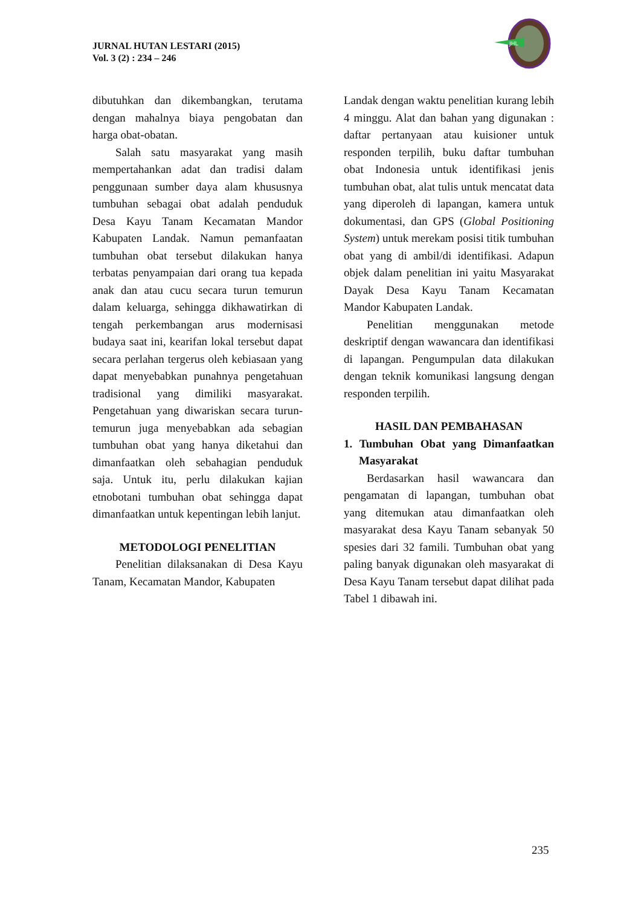JURNAL HUTAN LESTARI (2015)
Vol. 3 (2) : 234 – 246
JHL
dibutuhkan dan dikembangkan, terutama dengan mahalnya biaya pengobatan dan harga obat-obatan.
Salah satu masyarakat yang masih mempertahankan adat dan tradisi dalam penggunaan sumber daya alam khususnya tumbuhan sebagai obat adalah penduduk Desa Kayu Tanam Kecamatan Mandor Kabupaten Landak. Namun pemanfaatan tumbuhan obat tersebut dilakukan hanya terbatas penyampaian dari orang tua kepada anak dan atau cucu secara turun temurun dalam keluarga, sehingga dikhawatirkan di tengah perkembangan arus modernisasi budaya saat ini, kearifan lokal tersebut dapat secara perlahan tergerus oleh kebiasaan yang dapat menyebabkan punahnya pengetahuan tradisional yang dimiliki masyarakat. Pengetahuan yang diwariskan secara turun-temurun juga menyebabkan ada sebagian tumbuhan obat yang hanya diketahui dan dimanfaatkan oleh sebahagian penduduk saja. Untuk itu, perlu dilakukan kajian etnobotani tumbuhan obat sehingga dapat dimanfaatkan untuk kepentingan lebih lanjut.
METODOLOGI PENELITIAN
Penelitian dilaksanakan di Desa Kayu Tanam, Kecamatan Mandor, Kabupaten
Landak dengan waktu penelitian kurang lebih 4 minggu. Alat dan bahan yang digunakan : daftar pertanyaan atau kuisioner untuk responden terpilih, buku daftar tumbuhan obat Indonesia untuk identifikasi jenis tumbuhan obat, alat tulis untuk mencatat data yang diperoleh di lapangan, kamera untuk dokumentasi, dan GPS (Global Positioning System) untuk merekam posisi titik tumbuhan obat yang di ambil/di identifikasi. Adapun objek dalam penelitian ini yaitu Masyarakat Dayak Desa Kayu Tanam Kecamatan Mandor Kabupaten Landak.
Penelitian menggunakan metode deskriptif dengan wawancara dan identifikasi di lapangan. Pengumpulan data dilakukan dengan teknik komunikasi langsung dengan responden terpilih.
HASIL DAN PEMBAHASAN
1. Tumbuhan Obat yang Dimanfaatkan Masyarakat
Berdasarkan hasil wawancara dan pengamatan di lapangan, tumbuhan obat yang ditemukan atau dimanfaatkan oleh masyarakat desa Kayu Tanam sebanyak 50 spesies dari 32 famili. Tumbuhan obat yang paling banyak digunakan oleh masyarakat di Desa Kayu Tanam tersebut dapat dilihat pada Tabel 1 dibawah ini.
235